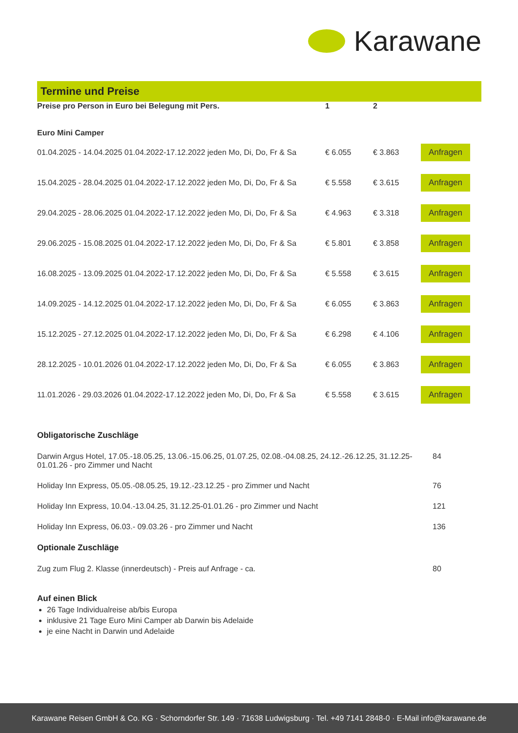Karawane
Termine und Preise
| Preise pro Person in Euro bei Belegung mit Pers. | 1 | 2 | |
| --- | --- | --- | --- |
| Euro Mini Camper | | | |
| 01.04.2025 - 14.04.2025 01.04.2022-17.12.2022 jeden Mo, Di, Do, Fr & Sa | € 6.055 | € 3.863 | Anfragen |
| 15.04.2025 - 28.04.2025 01.04.2022-17.12.2022 jeden Mo, Di, Do, Fr & Sa | € 5.558 | € 3.615 | Anfragen |
| 29.04.2025 - 28.06.2025 01.04.2022-17.12.2022 jeden Mo, Di, Do, Fr & Sa | € 4.963 | € 3.318 | Anfragen |
| 29.06.2025 - 15.08.2025 01.04.2022-17.12.2022 jeden Mo, Di, Do, Fr & Sa | € 5.801 | € 3.858 | Anfragen |
| 16.08.2025 - 13.09.2025 01.04.2022-17.12.2022 jeden Mo, Di, Do, Fr & Sa | € 5.558 | € 3.615 | Anfragen |
| 14.09.2025 - 14.12.2025 01.04.2022-17.12.2022 jeden Mo, Di, Do, Fr & Sa | € 6.055 | € 3.863 | Anfragen |
| 15.12.2025 - 27.12.2025 01.04.2022-17.12.2022 jeden Mo, Di, Do, Fr & Sa | € 6.298 | € 4.106 | Anfragen |
| 28.12.2025 - 10.01.2026 01.04.2022-17.12.2022 jeden Mo, Di, Do, Fr & Sa | € 6.055 | € 3.863 | Anfragen |
| 11.01.2026 - 29.03.2026 01.04.2022-17.12.2022 jeden Mo, Di, Do, Fr & Sa | € 5.558 | € 3.615 | Anfragen |
| Obligatorische Zuschläge | |
| --- | --- |
| Darwin Argus Hotel, 17.05.-18.05.25, 13.06.-15.06.25, 01.07.25, 02.08.-04.08.25, 24.12.-26.12.25, 31.12.25-01.01.26 - pro Zimmer und Nacht | 84 |
| Holiday Inn Express, 05.05.-08.05.25, 19.12.-23.12.25 - pro Zimmer und Nacht | 76 |
| Holiday Inn Express, 10.04.-13.04.25, 31.12.25-01.01.26 - pro Zimmer und Nacht | 121 |
| Holiday Inn Express, 06.03.- 09.03.26 - pro Zimmer und Nacht | 136 |
| Optionale Zuschläge | |
| Zug zum Flug 2. Klasse (innerdeutsch) - Preis auf Anfrage - ca. | 80 |
Auf einen Blick
26 Tage Individualreise ab/bis Europa
inklusive 21 Tage Euro Mini Camper ab Darwin bis Adelaide
je eine Nacht in Darwin und Adelaide
Karawane Reisen GmbH & Co. KG · Schorndorfer Str. 149 · 71638 Ludwigsburg · Tel. +49 7141 2848-0 · E-Mail info@karawane.de